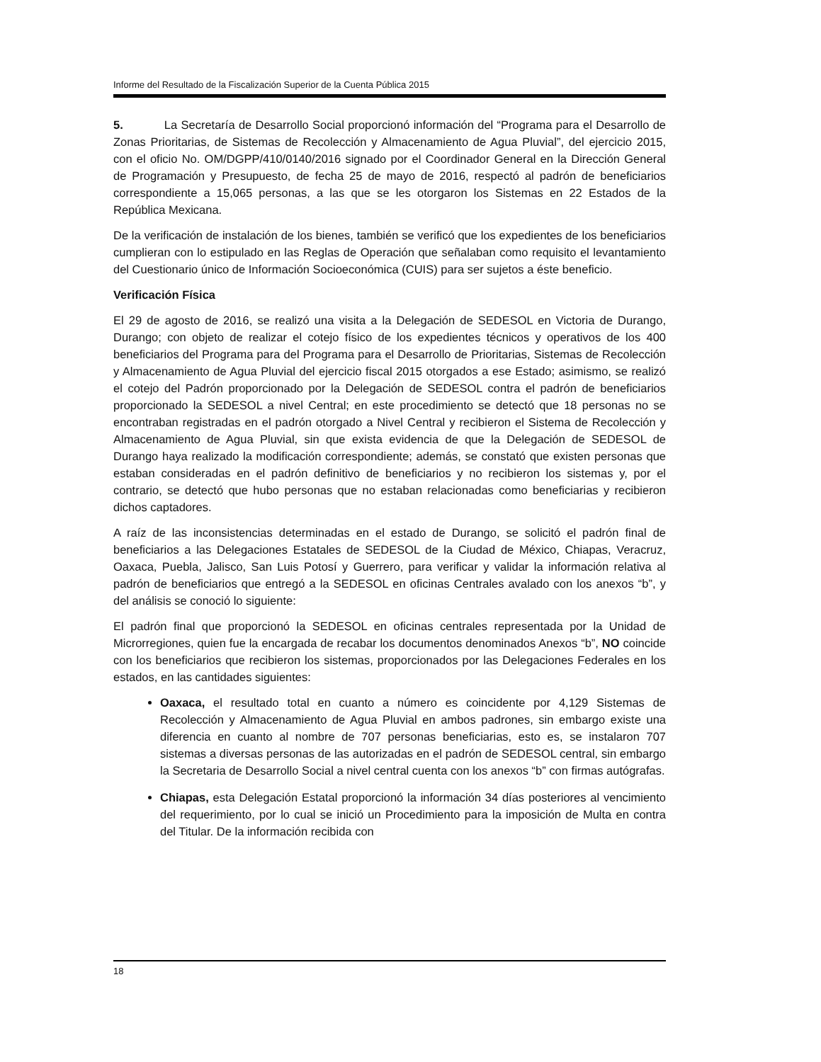Informe del Resultado de la Fiscalización Superior de la Cuenta Pública 2015
5. La Secretaría de Desarrollo Social proporcionó información del “Programa para el Desarrollo de Zonas Prioritarias, de Sistemas de Recolección y Almacenamiento de Agua Pluvial”, del ejercicio 2015, con el oficio No. OM/DGPP/410/0140/2016 signado por el Coordinador General en la Dirección General de Programación y Presupuesto, de fecha 25 de mayo de 2016, respectó al padrón de beneficiarios correspondiente a 15,065 personas, a las que se les otorgaron los Sistemas en 22 Estados de la República Mexicana.
De la verificación de instalación de los bienes, también se verificó que los expedientes de los beneficiarios cumplieran con lo estipulado en las Reglas de Operación que señalaban como requisito el levantamiento del Cuestionario único de Información Socioeconómica (CUIS) para ser sujetos a éste beneficio.
Verificación Física
El 29 de agosto de 2016, se realizó una visita a la Delegación de SEDESOL en Victoria de Durango, Durango; con objeto de realizar el cotejo físico de los expedientes técnicos y operativos de los 400 beneficiarios del Programa para del Programa para el Desarrollo de Prioritarias, Sistemas de Recolección y Almacenamiento de Agua Pluvial del ejercicio fiscal 2015 otorgados a ese Estado; asimismo, se realizó el cotejo del Padrón proporcionado por la Delegación de SEDESOL contra el padrón de beneficiarios proporcionado la SEDESOL a nivel Central; en este procedimiento se detectó que 18 personas no se encontraban registradas en el padrón otorgado a Nivel Central y recibieron el Sistema de Recolección y Almacenamiento de Agua Pluvial, sin que exista evidencia de que la Delegación de SEDESOL de Durango haya realizado la modificación correspondiente; además, se constató que existen personas que estaban consideradas en el padrón definitivo de beneficiarios y no recibieron los sistemas y, por el contrario, se detectó que hubo personas que no estaban relacionadas como beneficiarias y recibieron dichos captadores.
A raíz de las inconsistencias determinadas en el estado de Durango, se solicitó el padrón final de beneficiarios a las Delegaciones Estatales de SEDESOL de la Ciudad de México, Chiapas, Veracruz, Oaxaca, Puebla, Jalisco, San Luis Potosí y Guerrero, para verificar y validar la información relativa al padrón de beneficiarios que entregó a la SEDESOL en oficinas Centrales avalado con los anexos “b”, y del análisis se conoció lo siguiente:
El padrón final que proporcionó la SEDESOL en oficinas centrales representada por la Unidad de Microrregiones, quien fue la encargada de recabar los documentos denominados Anexos “b”, NO coincide con los beneficiarios que recibieron los sistemas, proporcionados por las Delegaciones Federales en los estados, en las cantidades siguientes:
Oaxaca, el resultado total en cuanto a número es coincidente por 4,129 Sistemas de Recolección y Almacenamiento de Agua Pluvial en ambos padrones, sin embargo existe una diferencia en cuanto al nombre de 707 personas beneficiarias, esto es, se instalaron 707 sistemas a diversas personas de las autorizadas en el padrón de SEDESOL central, sin embargo la Secretaria de Desarrollo Social a nivel central cuenta con los anexos “b” con firmas autógrafas.
Chiapas, esta Delegación Estatal proporcionó la información 34 días posteriores al vencimiento del requerimiento, por lo cual se inició un Procedimiento para la imposición de Multa en contra del Titular. De la información recibida con
18